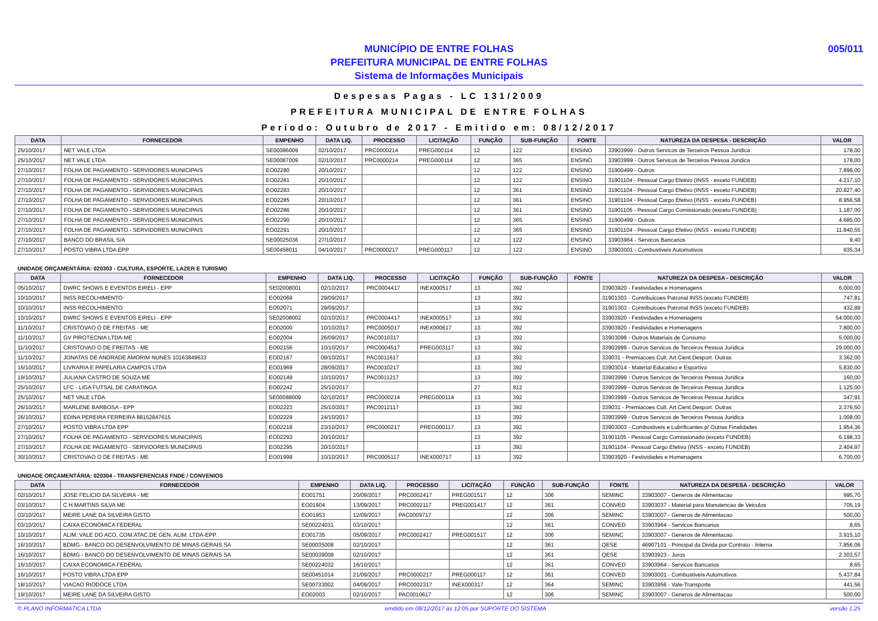005/011
MUNICÍPIO DE ENTRE FOLHAS
PREFEITURA MUNICIPAL DE ENTRE FOLHAS
Sistema de Informações Municipais
Despesas Pagas - LC 131/2009
PREFEITURA MUNICIPAL DE ENTRE FOLHAS
Período: Outubro de 2017 - Emitido em: 08/12/2017
| DATA | FORNECEDOR | EMPENHO | DATA LIQ. | PROCESSO | LICITAÇÃO | FUNÇÃO | SUB-FUNÇÃO | FONTE | NATUREZA DA DESPESA - DESCRIÇÃO | VALOR |
| --- | --- | --- | --- | --- | --- | --- | --- | --- | --- | --- |
| 25/10/2017 | NET VALE LTDA | SE00086009 | 02/10/2017 | PRC0000214 | PREG000114 | 12 | 122 | ENSINO | 33903999 - Outros Servicos de Terceiros Pessoa Juridica | 178,00 |
| 25/10/2017 | NET VALE LTDA | SE00087009 | 02/10/2017 | PRC0000214 | PREG000114 | 12 | 365 | ENSINO | 33903999 - Outros Servicos de Terceiros Pessoa Juridica | 178,00 |
| 27/10/2017 | FOLHA DE PAGAMENTO - SERVIDORES MUNICIPAIS | EO02280 | 20/10/2017 | | | 12 | 122 | ENSINO | 31900499 - Outros | 7.898,00 |
| 27/10/2017 | FOLHA DE PAGAMENTO - SERVIDORES MUNICIPAIS | EO02281 | 20/10/2017 | | | 12 | 122 | ENSINO | 31901104 - Pessoal Cargo Efetivo (INSS - exceto FUNDEB) | 4.217,10 |
| 27/10/2017 | FOLHA DE PAGAMENTO - SERVIDORES MUNICIPAIS | EO02283 | 20/10/2017 | | | 12 | 361 | ENSINO | 31901104 - Pessoal Cargo Efetivo (INSS - exceto FUNDEB) | 20.827,40 |
| 27/10/2017 | FOLHA DE PAGAMENTO - SERVIDORES MUNICIPAIS | EO02285 | 20/10/2017 | | | 12 | 361 | ENSINO | 31901104 - Pessoal Cargo Efetivo (INSS - exceto FUNDEB) | 8.956,58 |
| 27/10/2017 | FOLHA DE PAGAMENTO - SERVIDORES MUNICIPAIS | EO02286 | 20/10/2017 | | | 12 | 361 | ENSINO | 31901105 - Pessoal Cargo Comissionado (exceto FUNDEB) | 1.187,00 |
| 27/10/2017 | FOLHA DE PAGAMENTO - SERVIDORES MUNICIPAIS | EO02290 | 20/10/2017 | | | 12 | 365 | ENSINO | 31900499 - Outros | 4.685,00 |
| 27/10/2017 | FOLHA DE PAGAMENTO - SERVIDORES MUNICIPAIS | EO02291 | 20/10/2017 | | | 12 | 365 | ENSINO | 31901104 - Pessoal Cargo Efetivo (INSS - exceto FUNDEB) | 11.840,55 |
| 27/10/2017 | BANCO DO BRASIL S/A | SE00025036 | 27/10/2017 | | | 12 | 122 | ENSINO | 33903964 - Servicos Bancarios | 9,40 |
| 27/10/2017 | POSTO VIBRA LTDA EPP | SE00458011 | 04/10/2017 | PRC0000217 | PREG000117 | 12 | 122 | ENSINO | 33903001 - Combustiveis Automotivos | 935,34 |
UNIDADE ORÇAMENTÁRIA: 020303 - CULTURA, ESPORTE, LAZER E TURISMO
| DATA | FORNECEDOR | EMPENHO | DATA LIQ. | PROCESSO | LICITAÇÃO | FUNÇÃO | SUB-FUNÇÃO | FONTE | NATUREZA DA DESPESA - DESCRIÇÃO | VALOR |
| --- | --- | --- | --- | --- | --- | --- | --- | --- | --- | --- |
| 05/10/2017 | DWRC SHOWS E EVENTOS EIRELI - EPP | SE02008001 | 02/10/2017 | PRC0004417 | INEX000517 | 13 | 392 | | 33903920 - Festividades e Homenagens | 6.000,00 |
| 10/10/2017 | INSS RECOLHIMENTO | EO02069 | 29/09/2017 | | | 13 | 392 | | 31901303 - Contribuicoes Patronal INSS (exceto FUNDEB) | 747,81 |
| 10/10/2017 | INSS RECOLHIMENTO | EO02071 | 29/09/2017 | | | 13 | 392 | | 31901303 - Contribuicoes Patronal INSS (exceto FUNDEB) | 432,89 |
| 10/10/2017 | DWRC SHOWS E EVENTOS EIRELI - EPP | SE02008002 | 02/10/2017 | PRC0004417 | INEX000517 | 13 | 392 | | 33903920 - Festividades e Homenagens | 54.000,00 |
| 11/10/2017 | CRISTOVAO O DE FREITAS - ME | EO02000 | 10/10/2017 | PRC0005017 | INEX000617 | 13 | 392 | | 33903920 - Festividades e Homenagens | 7.800,00 |
| 11/10/2017 | GV PIROTECNIA LTDA-ME | EO02004 | 26/09/2017 | PAC0010317 | | 13 | 392 | | 33903099 - Outros Materiais de Consumo | 5.000,00 |
| 11/10/2017 | CRISTOVAO O DE FREITAS - ME | EO02156 | 10/10/2017 | PRC0004517 | PREG003117 | 13 | 392 | | 33903999 - Outros Servicos de Terceiros Pessoa Juridica | 29.000,00 |
| 11/10/2017 | JONATAS DE ANDRADE AMORIM NUNES 10163849633 | EO02167 | 09/10/2017 | PAC0011617 | | 13 | 392 | | 339031 - Premiacoes Cult. Art.Cient.Desport. Outras | 3.362,00 |
| 16/10/2017 | LIVRARIA E PAPELARIA CAMPOS LTDA | EO01969 | 28/09/2017 | PAC0010217 | | 13 | 392 | | 33903014 - Material Educativo e Esportivo | 5.830,00 |
| 19/10/2017 | JULIANA CASTRO DE SOUZA ME | EO02149 | 10/10/2017 | PAC0011217 | | 13 | 392 | | 33903999 - Outros Servicos de Terceiros Pessoa Juridica | 160,00 |
| 25/10/2017 | LFC - LIGA FUTSAL DE CARATINGA | EO02242 | 25/10/2017 | | | 27 | 812 | | 33903999 - Outros Servicos de Terceiros Pessoa Juridica | 1.125,00 |
| 25/10/2017 | NET VALE LTDA | SE00088009 | 02/10/2017 | PRC0000214 | PREG000114 | 13 | 392 | | 33903999 - Outros Servicos de Terceiros Pessoa Juridica | 347,91 |
| 26/10/2017 | MARLENE BARBOSA - EPP | EO02223 | 25/10/2017 | PAC0012117 | | 13 | 392 | | 339031 - Premiacoes Cult. Art.Cient.Desport. Outras | 2.376,50 |
| 26/10/2017 | EDINA PEREIRA FERREIRA 88152847615 | EO02229 | 24/10/2017 | | | 13 | 392 | | 33903999 - Outros Servicos de Terceiros Pessoa Juridica | 1.008,00 |
| 27/10/2017 | POSTO VIBRA LTDA EPP | EO02218 | 23/10/2017 | PRC0000217 | PREG000117 | 13 | 392 | | 33903003 - Combustiveis e Lubrificantes p/ Outras Finalidades | 1.954,36 |
| 27/10/2017 | FOLHA DE PAGAMENTO - SERVIDORES MUNICIPAIS | EO02293 | 20/10/2017 | | | 13 | 392 | | 31901105 - Pessoal Cargo Comissionado (exceto FUNDEB) | 6.198,33 |
| 27/10/2017 | FOLHA DE PAGAMENTO - SERVIDORES MUNICIPAIS | EO02295 | 20/10/2017 | | | 13 | 392 | | 31901104 - Pessoal Cargo Efetivo (INSS - exceto FUNDEB) | 2.404,97 |
| 30/10/2017 | CRISTOVAO O DE FREITAS - ME | EO01999 | 10/10/2017 | PRC0005117 | INEX000717 | 13 | 392 | | 33903920 - Festividades e Homenagens | 6.700,00 |
UNIDADE ORÇAMENTÁRIA: 020304 - TRANSFERENCIAS FNDE / CONVENIOS
| DATA | FORNECEDOR | EMPENHO | DATA LIQ. | PROCESSO | LICITAÇÃO | FUNÇÃO | SUB-FUNÇÃO | FONTE | NATUREZA DA DESPESA - DESCRIÇÃO | VALOR |
| --- | --- | --- | --- | --- | --- | --- | --- | --- | --- | --- |
| 02/10/2017 | JOSE FELICIO DA SILVEIRA - ME | EO01751 | 20/09/2017 | PRC0002417 | PREG001517 | 12 | 306 | SEMINC | 33903007 - Generos de Alimentacao | 995,70 |
| 03/10/2017 | C H MARTINS SILVA ME | EO01904 | 13/09/2017 | PRC0002117 | PREG001417 | 12 | 361 | CONVED | 33903037 - Material para Manutencao de Veiculos | 705,19 |
| 03/10/2017 | MEIRE LANE DA SILVEIRA GISTO | EO01953 | 12/09/2017 | PAC0009717 | | 12 | 306 | SEMINC | 33903007 - Generos de Alimentacao | 500,00 |
| 03/10/2017 | CAIXA ECONOMICA FEDERAL | SE00224031 | 03/10/2017 | | | 12 | 361 | CONVED | 33903964 - Servicos Bancarios | 8,65 |
| 10/10/2017 | ALIM. VALE DO ACO, COM.ATAC.DE GEN. ALIM. LTDA-EPP | EO01735 | 05/09/2017 | PRC0002417 | PREG001517 | 12 | 306 | SEMINC | 33903007 - Generos de Alimentacao | 3.915,10 |
| 16/10/2017 | BDMG - BANCO DO DESENVOLVIMENTO DE MINAS GERAIS SA | SE00035008 | 02/10/2017 | | | 12 | 361 | QESE | 46907101 - Principal da Divida por Contrato - Interna | 7.856,06 |
| 16/10/2017 | BDMG - BANCO DO DESENVOLVIMENTO DE MINAS GERAIS SA | SE00039008 | 02/10/2017 | | | 12 | 361 | QESE | 33903923 - Juros | 2.303,57 |
| 16/10/2017 | CAIXA ECONOMICA FEDERAL | SE00224032 | 16/10/2017 | | | 12 | 361 | CONVED | 33903964 - Servicos Bancarios | 8,65 |
| 16/10/2017 | POSTO VIBRA LTDA EPP | SE00451014 | 21/09/2017 | PRC0000217 | PREG000117 | 12 | 361 | CONVED | 33903001 - Combustiveis Automotivos | 5.437,84 |
| 18/10/2017 | VIACAO RIODOCE LTDA | SE00733002 | 04/09/2017 | PRC0002317 | INEX000317 | 12 | 364 | SEMINC | 33903956 - Vale-Transporte | 441,56 |
| 19/10/2017 | MEIRE LANE DA SILVEIRA GISTO | EO02003 | 02/10/2017 | PAC0010617 | | 12 | 306 | SEMINC | 33903007 - Generos de Alimentacao | 500,00 |
© PLANO INFORMÁTICA LTDA emitido em 08/12/2017 às 12:05 por SUPORTE DO SISTEMA versão 1.25